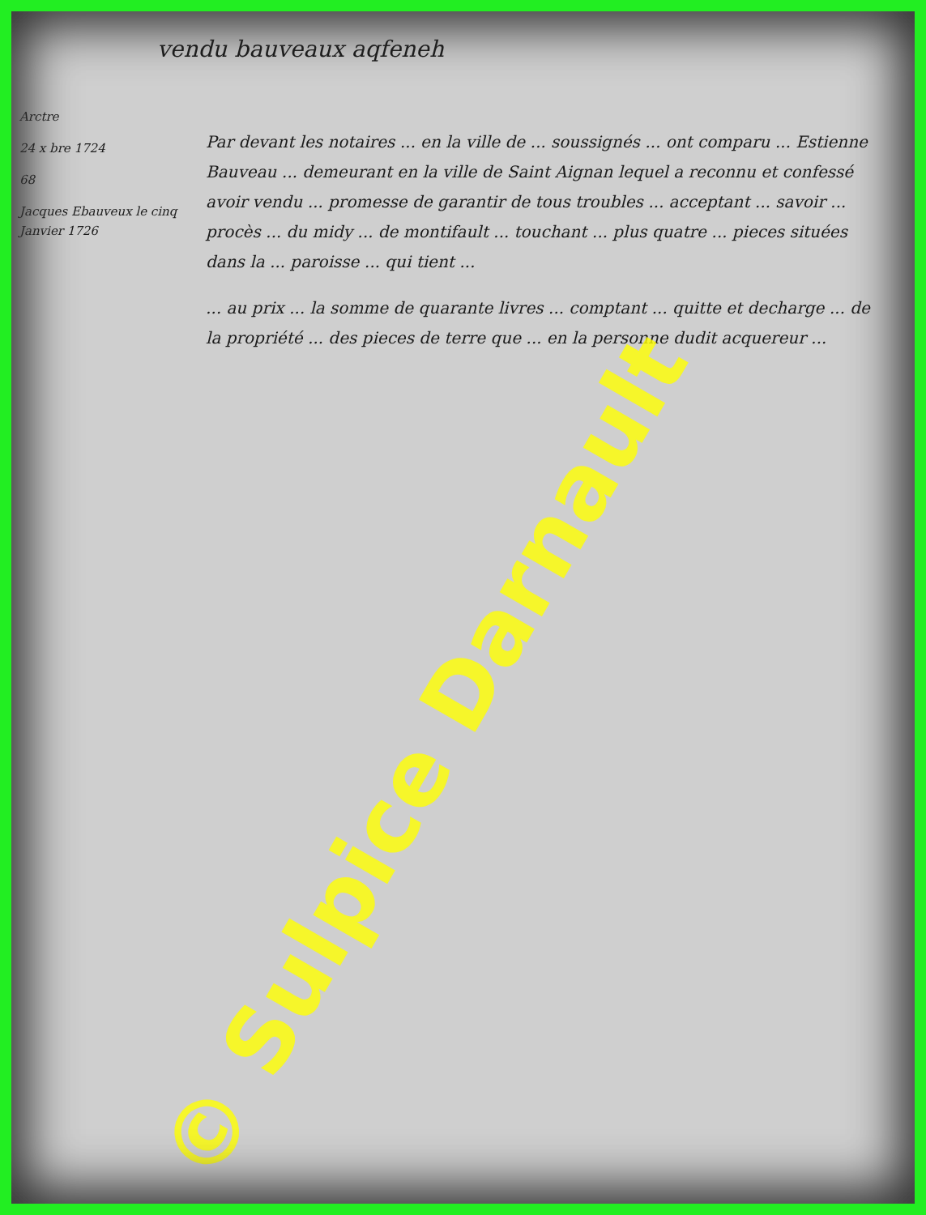vendu bauveaux aqfeneh
Arctre
24 x bre 1724
68
Jacques Ebauveux le cinq Janvier 1726
Par devant les notaires ... en la ville de ... soussignés ... ont comparu ... Estienne Bauveau ... demeurant en la ville de Saint Aignan lequel a reconnu et confessé avoir vendu ... promesse de garantir de tous troubles ... acceptant ... savoir ... procès ... du midy ... de montifault ... touchant ... plus quatre ... pieces situées dans la ... paroisse ... qui tient ...
... au prix ... la somme de quarante livres ... comptant ... quitte et decharge ... de la propriété ... des pieces de terre que ... en la personne dudit acquereur ...
© Sulpice Darnault